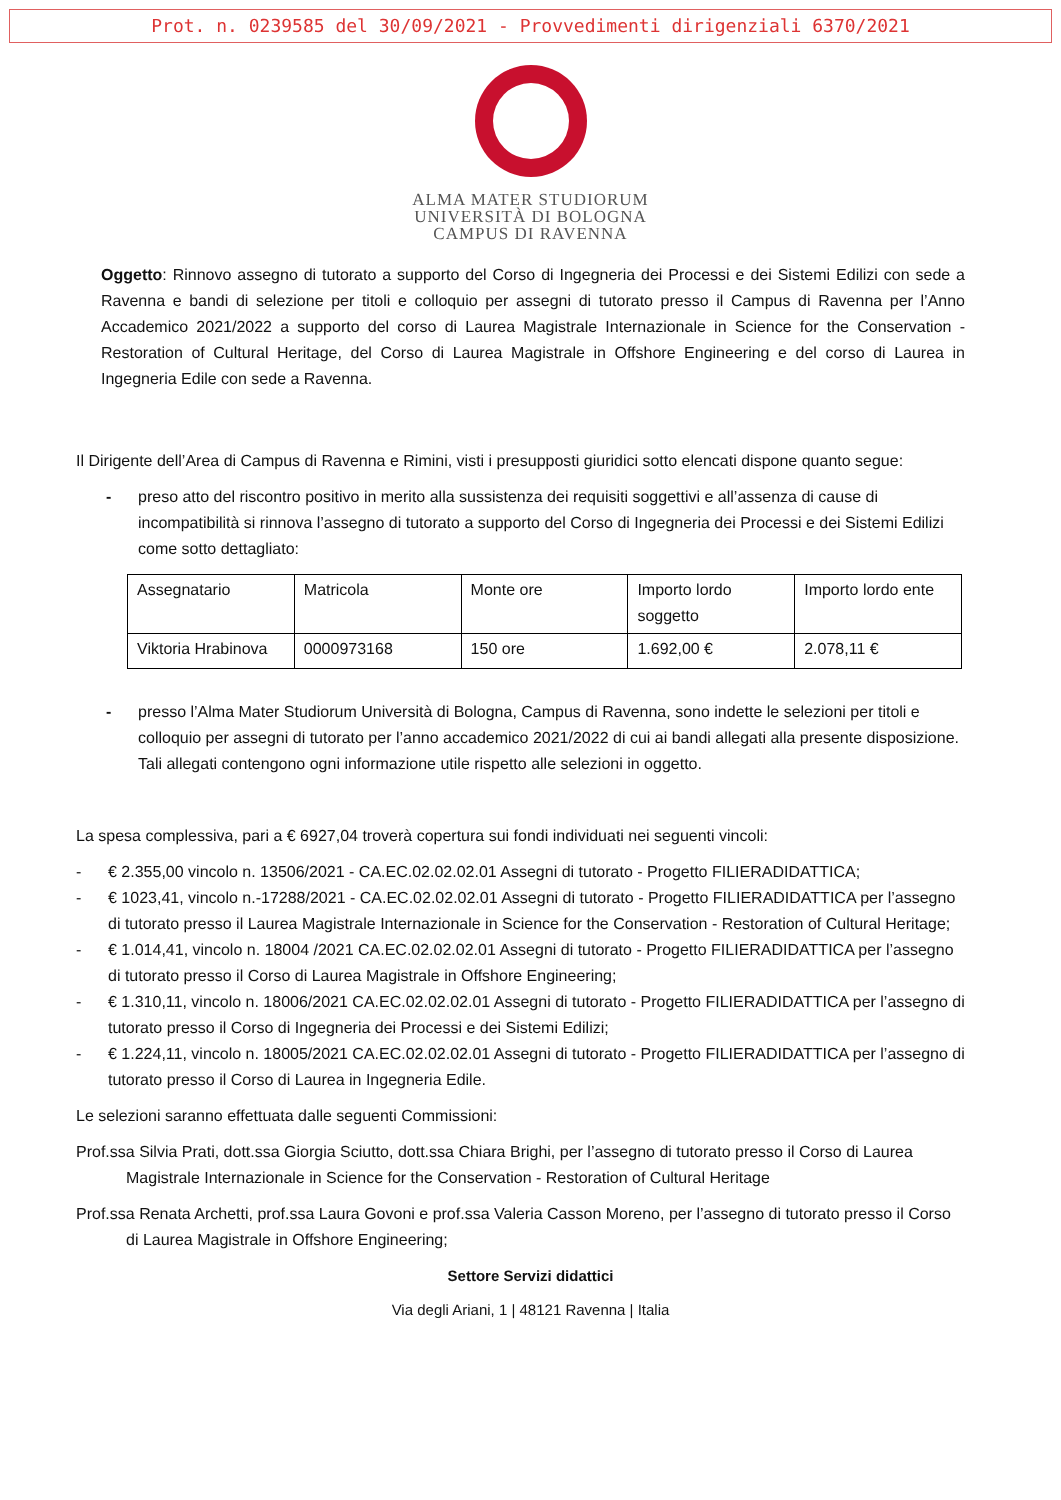Prot. n. 0239585 del 30/09/2021 - Provvedimenti dirigenziali 6370/2021
ALMA MATER STUDIORUM
UNIVERSITÀ DI BOLOGNA
CAMPUS DI RAVENNA
Oggetto: Rinnovo assegno di tutorato a supporto del Corso di Ingegneria dei Processi e dei Sistemi Edilizi con sede a Ravenna e bandi di selezione per titoli e colloquio per assegni di tutorato presso il Campus di Ravenna per l’Anno Accademico 2021/2022 a supporto del corso di Laurea Magistrale Internazionale in Science for the Conservation - Restoration of Cultural Heritage, del Corso di Laurea Magistrale in Offshore Engineering e del corso di Laurea in Ingegneria Edile con sede a Ravenna.
Il Dirigente dell’Area di Campus di Ravenna e Rimini, visti i presupposti giuridici sotto elencati dispone quanto segue:
- preso atto del riscontro positivo in merito alla sussistenza dei requisiti soggettivi e all’assenza di cause di incompatibilità si rinnova l’assegno di tutorato a supporto del Corso di Ingegneria dei Processi e dei Sistemi Edilizi come sotto dettagliato:
| Assegnatario | Matricola | Monte ore | Importo lordo soggetto | Importo lordo ente |
| Viktoria Hrabinova | 0000973168 | 150 ore | 1.692,00 € | 2.078,11 € |
- presso l’Alma Mater Studiorum Università di Bologna, Campus di Ravenna, sono indette le selezioni per titoli e colloquio per assegni di tutorato per l’anno accademico 2021/2022 di cui ai bandi allegati alla presente disposizione. Tali allegati contengono ogni informazione utile rispetto alle selezioni in oggetto.
La spesa complessiva, pari a € 6927,04 troverà copertura sui fondi individuati nei seguenti vincoli:
- € 2.355,00 vincolo n. 13506/2021 - CA.EC.02.02.02.01 Assegni di tutorato - Progetto FILIERADIDATTICA;
- € 1023,41, vincolo n.-17288/2021 - CA.EC.02.02.02.01 Assegni di tutorato - Progetto FILIERADIDATTICA per l’assegno di tutorato presso il Laurea Magistrale Internazionale in Science for the Conservation - Restoration of Cultural Heritage;
- € 1.014,41, vincolo n. 18004 /2021 CA.EC.02.02.02.01 Assegni di tutorato - Progetto FILIERADIDATTICA per l’assegno di tutorato presso il Corso di Laurea Magistrale in Offshore Engineering;
- € 1.310,11, vincolo n. 18006/2021 CA.EC.02.02.02.01 Assegni di tutorato - Progetto FILIERADIDATTICA per l’assegno di tutorato presso il Corso di Ingegneria dei Processi e dei Sistemi Edilizi;
- € 1.224,11, vincolo n. 18005/2021 CA.EC.02.02.02.01 Assegni di tutorato - Progetto FILIERADIDATTICA per l’assegno di tutorato presso il Corso di Laurea in Ingegneria Edile.
Le selezioni saranno effettuata dalle seguenti Commissioni:
Prof.ssa Silvia Prati, dott.ssa Giorgia Sciutto, dott.ssa Chiara Brighi, per l’assegno di tutorato presso il Corso di Laurea Magistrale Internazionale in Science for the Conservation - Restoration of Cultural Heritage
Prof.ssa Renata Archetti, prof.ssa Laura Govoni e prof.ssa Valeria Casson Moreno, per l’assegno di tutorato presso il Corso di Laurea Magistrale in Offshore Engineering;
Settore Servizi didattici
Via degli Ariani, 1 | 48121 Ravenna | Italia